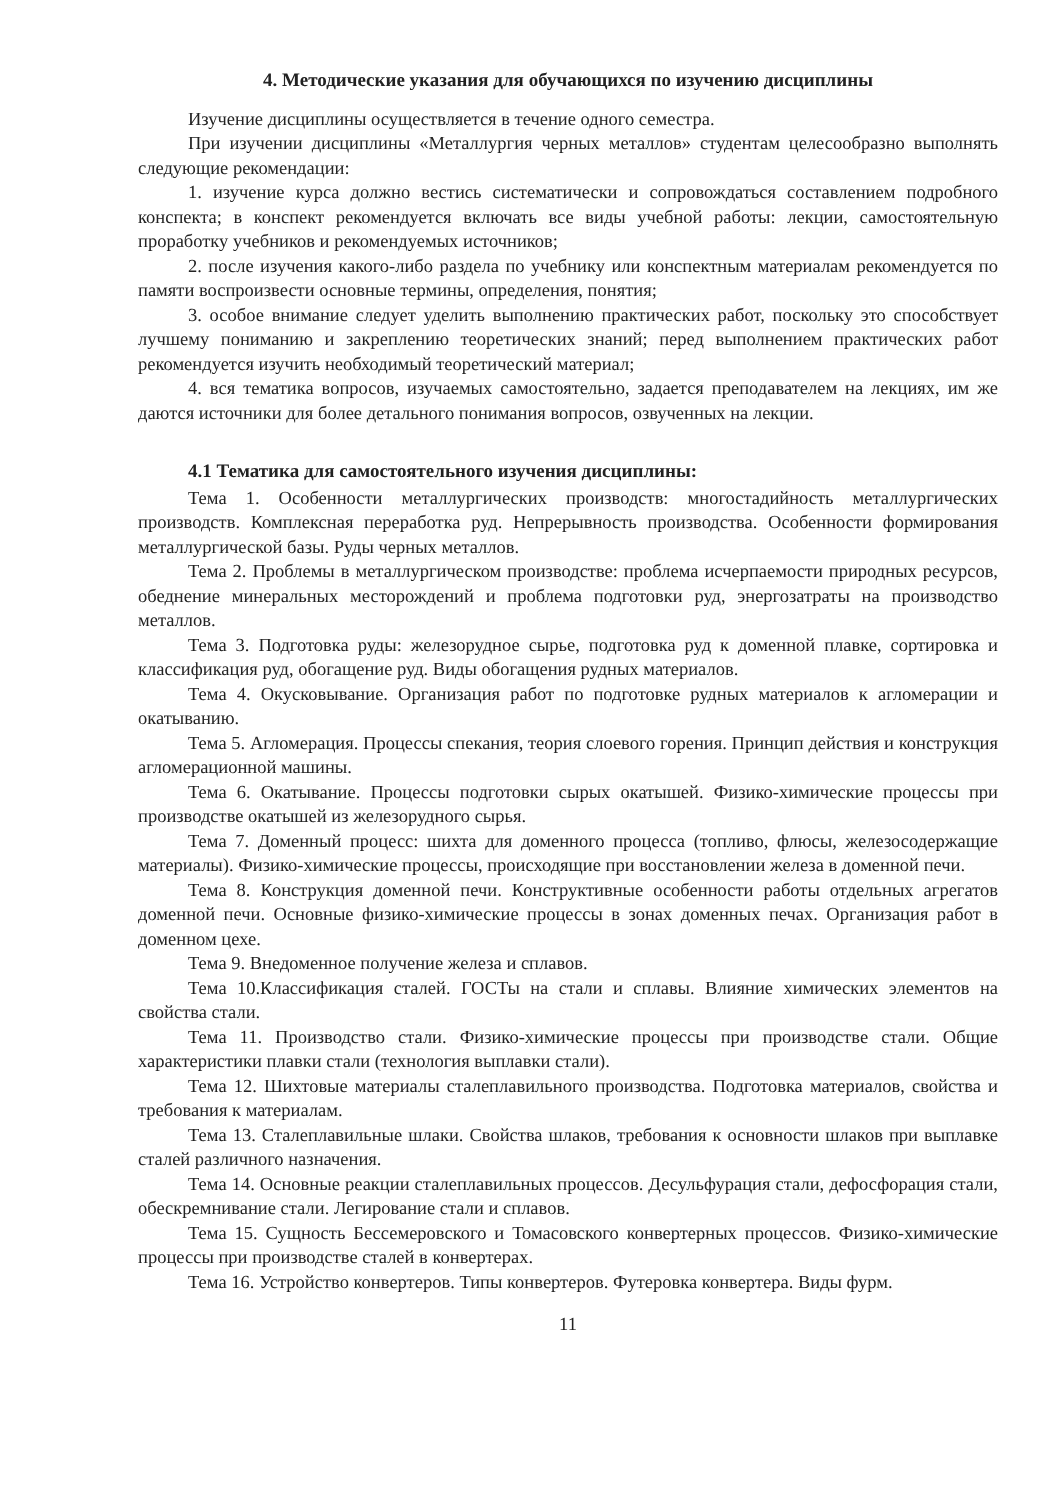4. Методические указания для обучающихся по изучению дисциплины
Изучение дисциплины осуществляется в течение одного семестра.
При изучении дисциплины «Металлургия черных металлов» студентам целесообразно выполнять следующие рекомендации:
1. изучение курса должно вестись систематически и сопровождаться составлением подробного конспекта; в конспект рекомендуется включать все виды учебной работы: лекции, самостоятельную проработку учебников и рекомендуемых источников;
2. после изучения какого-либо раздела по учебнику или конспектным материалам рекомендуется по памяти воспроизвести основные термины, определения, понятия;
3. особое внимание следует уделить выполнению практических работ, поскольку это способствует лучшему пониманию и закреплению теоретических знаний; перед выполнением практических работ рекомендуется изучить необходимый теоретический материал;
4. вся тематика вопросов, изучаемых самостоятельно, задается преподавателем на лекциях, им же даются источники для более детального понимания вопросов, озвученных на лекции.
4.1 Тематика для самостоятельного изучения дисциплины:
Тема 1. Особенности металлургических производств: многостадийность металлургических производств. Комплексная переработка руд. Непрерывность производства. Особенности формирования металлургической базы. Руды черных металлов.
Тема 2. Проблемы в металлургическом производстве: проблема исчерпаемости природных ресурсов, обеднение минеральных месторождений и проблема подготовки руд, энергозатраты на производство металлов.
Тема 3. Подготовка руды: железорудное сырье, подготовка руд к доменной плавке, сортировка и классификация руд, обогащение руд. Виды обогащения рудных материалов.
Тема 4. Окусковывание. Организация работ по подготовке рудных материалов к агломерации и окатыванию.
Тема 5. Агломерация. Процессы спекания, теория слоевого горения. Принцип действия и конструкция агломерационной машины.
Тема 6. Окатывание. Процессы подготовки сырых окатышей. Физико-химические процессы при производстве окатышей из железорудного сырья.
Тема 7. Доменный процесс: шихта для доменного процесса (топливо, флюсы, железосодержащие материалы). Физико-химические процессы, происходящие при восстановлении железа в доменной печи.
Тема 8. Конструкция доменной печи. Конструктивные особенности работы отдельных агрегатов доменной печи. Основные физико-химические процессы в зонах доменных печах. Организация работ в доменном цехе.
Тема 9. Внедоменное получение железа и сплавов.
Тема 10.Классификация сталей. ГОСТы на стали и сплавы. Влияние химических элементов на свойства стали.
Тема 11. Производство стали. Физико-химические процессы при производстве стали. Общие характеристики плавки стали (технология выплавки стали).
Тема 12. Шихтовые материалы сталеплавильного производства. Подготовка материалов, свойства и требования к материалам.
Тема 13. Сталеплавильные шлаки. Свойства шлаков, требования к основности шлаков при выплавке сталей различного назначения.
Тема 14. Основные реакции сталеплавильных процессов. Десульфурация стали, дефосфорация стали, обескремнивание стали. Легирование стали и сплавов.
Тема 15. Сущность Бессемеровского и Томасовского конвертерных процессов. Физико-химические процессы при производстве сталей в конвертерах.
Тема 16. Устройство конвертеров. Типы конвертеров. Футеровка конвертера. Виды фурм.
11